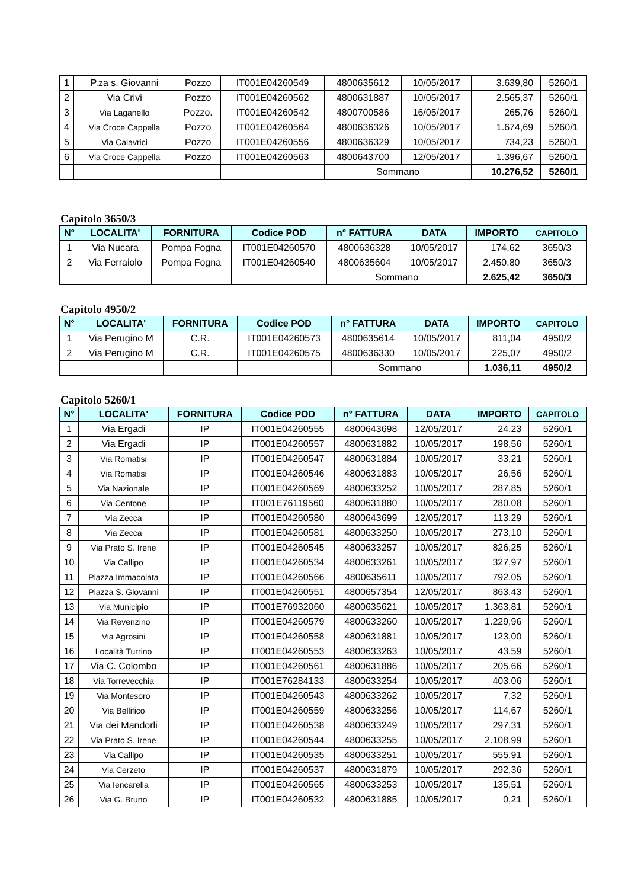| 1 | P.za s. Giovanni | Pozzo | IT001E04260549 | 4800635612 | 10/05/2017 | 3.639,80 | 5260/1 |
| 2 | Via Crivi | Pozzo | IT001E04260562 | 4800631887 | 10/05/2017 | 2.565,37 | 5260/1 |
| 3 | Via Laganello | Pozzo. | IT001E04260542 | 4800700586 | 16/05/2017 | 265,76 | 5260/1 |
| 4 | Via Croce Cappella | Pozzo | IT001E04260564 | 4800636326 | 10/05/2017 | 1.674,69 | 5260/1 |
| 5 | Via Calavrici | Pozzo | IT001E04260556 | 4800636329 | 10/05/2017 | 734,23 | 5260/1 |
| 6 | Via Croce Cappella | Pozzo | IT001E04260563 | 4800643700 | 12/05/2017 | 1.396,67 | 5260/1 |
| | | | | Sommano | | 10.276,52 | 5260/1 |
Capitolo 3650/3
| N° | LOCALITA' | FORNITURA | Codice POD | n° FATTURA | DATA | IMPORTO | CAPITOLO |
| --- | --- | --- | --- | --- | --- | --- | --- |
| 1 | Via Nucara | Pompa Fogna | IT001E04260570 | 4800636328 | 10/05/2017 | 174,62 | 3650/3 |
| 2 | Via Ferraiolo | Pompa Fogna | IT001E04260540 | 4800635604 | 10/05/2017 | 2.450,80 | 3650/3 |
| | | | | Sommano | | 2.625,42 | 3650/3 |
Capitolo 4950/2
| N° | LOCALITA' | FORNITURA | Codice POD | n° FATTURA | DATA | IMPORTO | CAPITOLO |
| --- | --- | --- | --- | --- | --- | --- | --- |
| 1 | Via Perugino M | C.R. | IT001E04260573 | 4800635614 | 10/05/2017 | 811,04 | 4950/2 |
| 2 | Via Perugino M | C.R. | IT001E04260575 | 4800636330 | 10/05/2017 | 225,07 | 4950/2 |
| | | | | Sommano | | 1.036,11 | 4950/2 |
Capitolo 5260/1
| N° | LOCALITA' | FORNITURA | Codice POD | n° FATTURA | DATA | IMPORTO | CAPITOLO |
| --- | --- | --- | --- | --- | --- | --- | --- |
| 1 | Via Ergadi | IP | IT001E04260555 | 4800643698 | 12/05/2017 | 24,23 | 5260/1 |
| 2 | Via Ergadi | IP | IT001E04260557 | 4800631882 | 10/05/2017 | 198,56 | 5260/1 |
| 3 | Via Romatisi | IP | IT001E04260547 | 4800631884 | 10/05/2017 | 33,21 | 5260/1 |
| 4 | Via Romatisi | IP | IT001E04260546 | 4800631883 | 10/05/2017 | 26,56 | 5260/1 |
| 5 | Via Nazionale | IP | IT001E04260569 | 4800633252 | 10/05/2017 | 287,85 | 5260/1 |
| 6 | Via Centone | IP | IT001E76119560 | 4800631880 | 10/05/2017 | 280,08 | 5260/1 |
| 7 | Via Zecca | IP | IT001E04260580 | 4800643699 | 12/05/2017 | 113,29 | 5260/1 |
| 8 | Via Zecca | IP | IT001E04260581 | 4800633250 | 10/05/2017 | 273,10 | 5260/1 |
| 9 | Via Prato S. Irene | IP | IT001E04260545 | 4800633257 | 10/05/2017 | 826,25 | 5260/1 |
| 10 | Via Callipo | IP | IT001E04260534 | 4800633261 | 10/05/2017 | 327,97 | 5260/1 |
| 11 | Piazza Immacolata | IP | IT001E04260566 | 4800635611 | 10/05/2017 | 792,05 | 5260/1 |
| 12 | Piazza S. Giovanni | IP | IT001E04260551 | 4800657354 | 12/05/2017 | 863,43 | 5260/1 |
| 13 | Via Municipio | IP | IT001E76932060 | 4800635621 | 10/05/2017 | 1.363,81 | 5260/1 |
| 14 | Via Revenzino | IP | IT001E04260579 | 4800633260 | 10/05/2017 | 1.229,96 | 5260/1 |
| 15 | Via Agrosini | IP | IT001E04260558 | 4800631881 | 10/05/2017 | 123,00 | 5260/1 |
| 16 | Località Turrino | IP | IT001E04260553 | 4800633263 | 10/05/2017 | 43,59 | 5260/1 |
| 17 | Via C. Colombo | IP | IT001E04260561 | 4800631886 | 10/05/2017 | 205,66 | 5260/1 |
| 18 | Via Torrevecchia | IP | IT001E76284133 | 4800633254 | 10/05/2017 | 403,06 | 5260/1 |
| 19 | Via Montesoro | IP | IT001E04260543 | 4800633262 | 10/05/2017 | 7,32 | 5260/1 |
| 20 | Via Bellifico | IP | IT001E04260559 | 4800633256 | 10/05/2017 | 114,67 | 5260/1 |
| 21 | Via dei Mandorli | IP | IT001E04260538 | 4800633249 | 10/05/2017 | 297,31 | 5260/1 |
| 22 | Via Prato S. Irene | IP | IT001E04260544 | 4800633255 | 10/05/2017 | 2.108,99 | 5260/1 |
| 23 | Via Callipo | IP | IT001E04260535 | 4800633251 | 10/05/2017 | 555,91 | 5260/1 |
| 24 | Via Cerzeto | IP | IT001E04260537 | 4800631879 | 10/05/2017 | 292,36 | 5260/1 |
| 25 | Via Iencarella | IP | IT001E04260565 | 4800633253 | 10/05/2017 | 135,51 | 5260/1 |
| 26 | Via G. Bruno | IP | IT001E04260532 | 4800631885 | 10/05/2017 | 0,21 | 5260/1 |